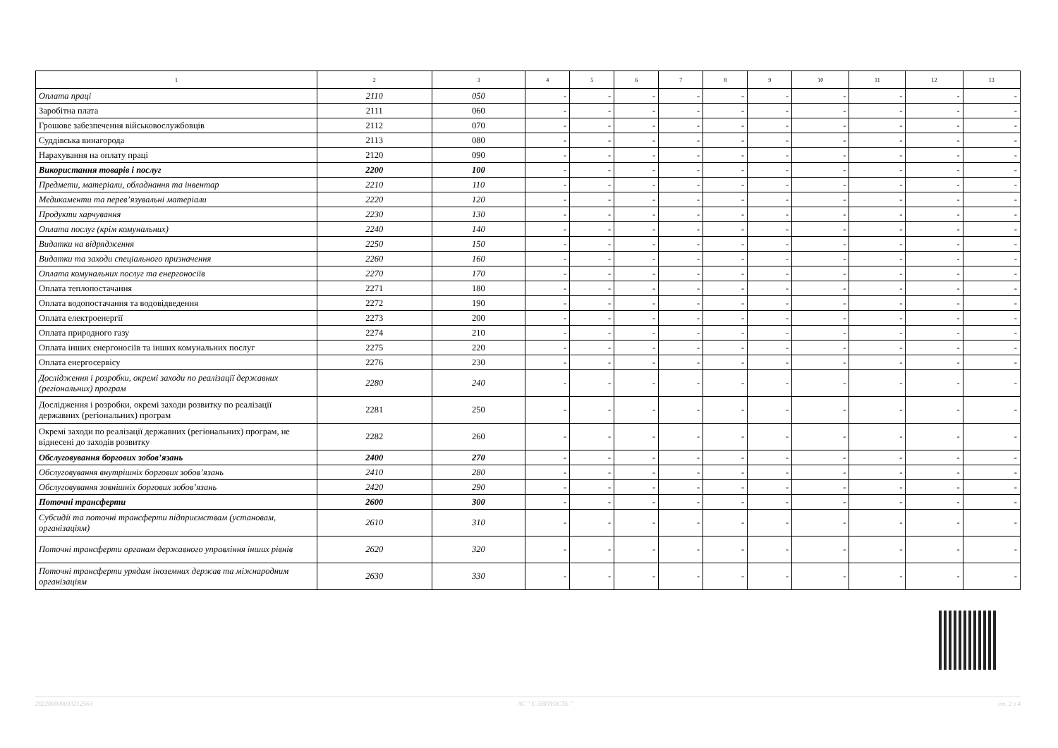| 1 | 2 | 3 | 4 | 5 | 6 | 7 | 8 | 9 | 10 | 11 | 12 | 13 |
| --- | --- | --- | --- | --- | --- | --- | --- | --- | --- | --- | --- | --- |
| Оплата праці | 2110 | 050 | - | - | - | - | - | - | - | - | - | - |
| Заробітна плата | 2111 | 060 | - | - | - | - | - | - | - | - | - | - |
| Грошове забезпечення військовослужбовців | 2112 | 070 | - | - | - | - | - | - | - | - | - | - |
| Суддівська винагорода | 2113 | 080 | - | - | - | - | - | - | - | - | - | - |
| Нарахування на оплату праці | 2120 | 090 | - | - | - | - | - | - | - | - | - | - |
| Використання товарів і послуг | 2200 | 100 | - | - | - | - | - | - | - | - | - | - |
| Предмети, матеріали, обладнання та інвентар | 2210 | 110 | - | - | - | - | - | - | - | - | - | - |
| Медикаменти та перев’язувальні матеріали | 2220 | 120 | - | - | - | - | - | - | - | - | - | - |
| Продукти харчування | 2230 | 130 | - | - | - | - | - | - | - | - | - | - |
| Оплата послуг (крім комунальних) | 2240 | 140 | - | - | - | - | - | - | - | - | - | - |
| Видатки на відрядження | 2250 | 150 | - | - | - | - | - | - | - | - | - | - |
| Видатки та заходи спеціального призначення | 2260 | 160 | - | - | - | - | - | - | - | - | - | - |
| Оплата комунальних послуг та енергоносіїв | 2270 | 170 | - | - | - | - | - | - | - | - | - | - |
| Оплата теплопостачання | 2271 | 180 | - | - | - | - | - | - | - | - | - | - |
| Оплата водопостачання та водовідведення | 2272 | 190 | - | - | - | - | - | - | - | - | - | - |
| Оплата електроенергії | 2273 | 200 | - | - | - | - | - | - | - | - | - | - |
| Оплата природного газу | 2274 | 210 | - | - | - | - | - | - | - | - | - | - |
| Оплата інших енергоносіїв та інших комунальних послуг | 2275 | 220 | - | - | - | - | - | - | - | - | - | - |
| Оплата енергосервісу | 2276 | 230 | - | - | - | - | - | - | - | - | - | - |
| Дослідження і розробки, окремі заходи по реалізації державних (регіональних) програм | 2280 | 240 | - | - | - | - | - | - | - | - | - | - |
| Дослідження і розробки, окремі заходи розвитку по реалізації державних (регіональних) програм | 2281 | 250 | - | - | - | - | - | - | - | - | - | - |
| Окремі заходи по реалізації державних (регіональних) програм, не віднесені до заходів розвитку | 2282 | 260 | - | - | - | - | - | - | - | - | - | - |
| Обслуговування боргових зобов’язань | 2400 | 270 | - | - | - | - | - | - | - | - | - | - |
| Обслуговування внутрішніх боргових зобов’язань | 2410 | 280 | - | - | - | - | - | - | - | - | - | - |
| Обслуговування зовнішніх боргових зобов’язань | 2420 | 290 | - | - | - | - | - | - | - | - | - | - |
| Поточні трансферти | 2600 | 300 | - | - | - | - | - | - | - | - | - | - |
| Субсидії та поточні трансферти підприємствам (установам, організаціям) | 2610 | 310 | - | - | - | - | - | - | - | - | - | - |
| Поточні трансферти органам державного управління інших рівнів | 2620 | 320 | - | - | - | - | - | - | - | - | - | - |
| Поточні трансферти урядам іноземних держав та міжнародним організаціям | 2630 | 330 | - | - | - | - | - | - | - | - | - | - |
202200000033212563 АС " Є-ЗВІТНІСТЬ " ст. 2 з 4